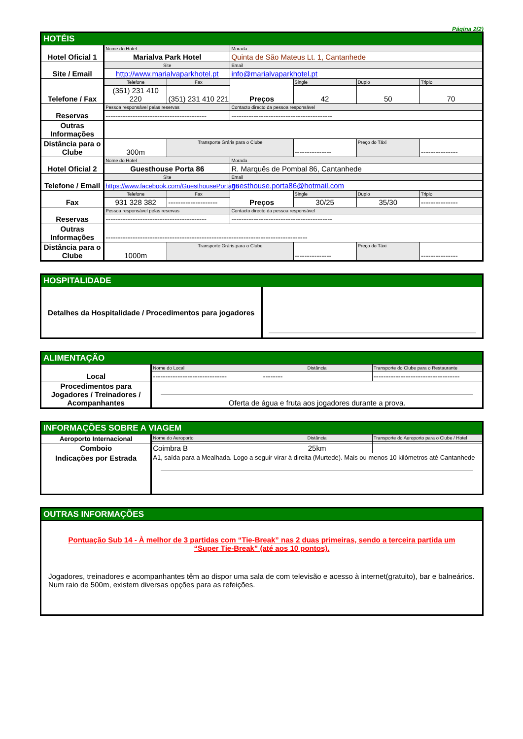Página 2(2)
| HOTÉIS | | | | | | |
| Hotel Oficial 1 | Nome do Hotel | | Morada | | | |
| | Marialva Park Hotel | | Quinta de São Mateus Lt. 1, Cantanhede | | | |
| Site / Email | Site | | Email | | | |
| | http://www.marialvaparkhotel.pt | | info@marialvaparkhotel.pt | | | |
| Telefone / Fax | Telefone | Fax | Preços | Single | Duplo | Triplo |
| | (351) 231 410 220 | (351) 231 410 221 | | 42 | 50 | 70 |
| Reservas | Pessoa responsável pelas reservas | | Contacto directo da pessoa responsável | | | |
| | ----------------------------------------- | | ----------------------------------------- | | | |
| Outras Informações | | | | | | |
| Distância para o Clube | 300m | Transporte Gráris para o Clube | | --------------- | Preço do Táxi | --------------- |
| Hotel Oficial 2 | Nome do Hotel | | Morada | | | |
| | Guesthouse Porta 86 | | R. Marquês de Pombal 86, Cantanhede | | | |
| Telefone / Email | Site | | Email | | | |
| | https://www.facebook.com/GuesthousePorta86 | | guesthouse.porta86@hotmail.com | | | |
| Fax | Telefone | Fax | Preços | Single | Duplo | Triplo |
| | 931 328 382 | -------------------- | | 30/25 | 35/30 | --------------- |
| Reservas | Pessoa responsável pelas reservas | | Contacto directo da pessoa responsável | | | |
| | ----------------------------------------- | | ----------------------------------------- | | | |
| Outras Informações | ---------------------------------------------------------------------------------- | | | | | |
| Distância para o Clube | 1000m | Transporte Gráris para o Clube | | --------------- | Preço do Táxi | --------------- |
| HOSPITALIDADE | |
| Detalhes da Hospitalidade / Procedimentos para jogadores | |
| ALIMENTAÇÃO | | | |
| Local | Nome do Local | Distância | Transporte do Clube para o Restaurante |
| | ------------------------------ | -------- | ----------------------------------- |
| Procedimentos para Jogadores / Treinadores / Acompanhantes | Oferta de água e fruta aos jogadores durante a prova. | | |
| INFORMAÇÕES SOBRE A VIAGEM | | | |
| Aeroporto Internacional | Nome do Aeroporto | Distância | Transporte do Aeroporto para o Clube / Hotel |
| Comboio | Coimbra B | 25km | |
| Indicações por Estrada | A1, saída para a Mealhada. Logo a seguir virar à direita (Murtede). Mais ou menos 10 kilómetros até Cantanhede | | |
| OUTRAS INFORMAÇÕES |
| Pontuação Sub 14 - À melhor de 3 partidas com “Tie-Break” nas 2 duas primeiras, sendo a terceira partida um “Super Tie-Break” (até aos 10 pontos). Jogadores, treinadores e acompanhantes têm ao dispor uma sala de com televisão e acesso à internet(gratuito), bar e balneários. Num raio de 500m, existem diversas opções para as refeições. |